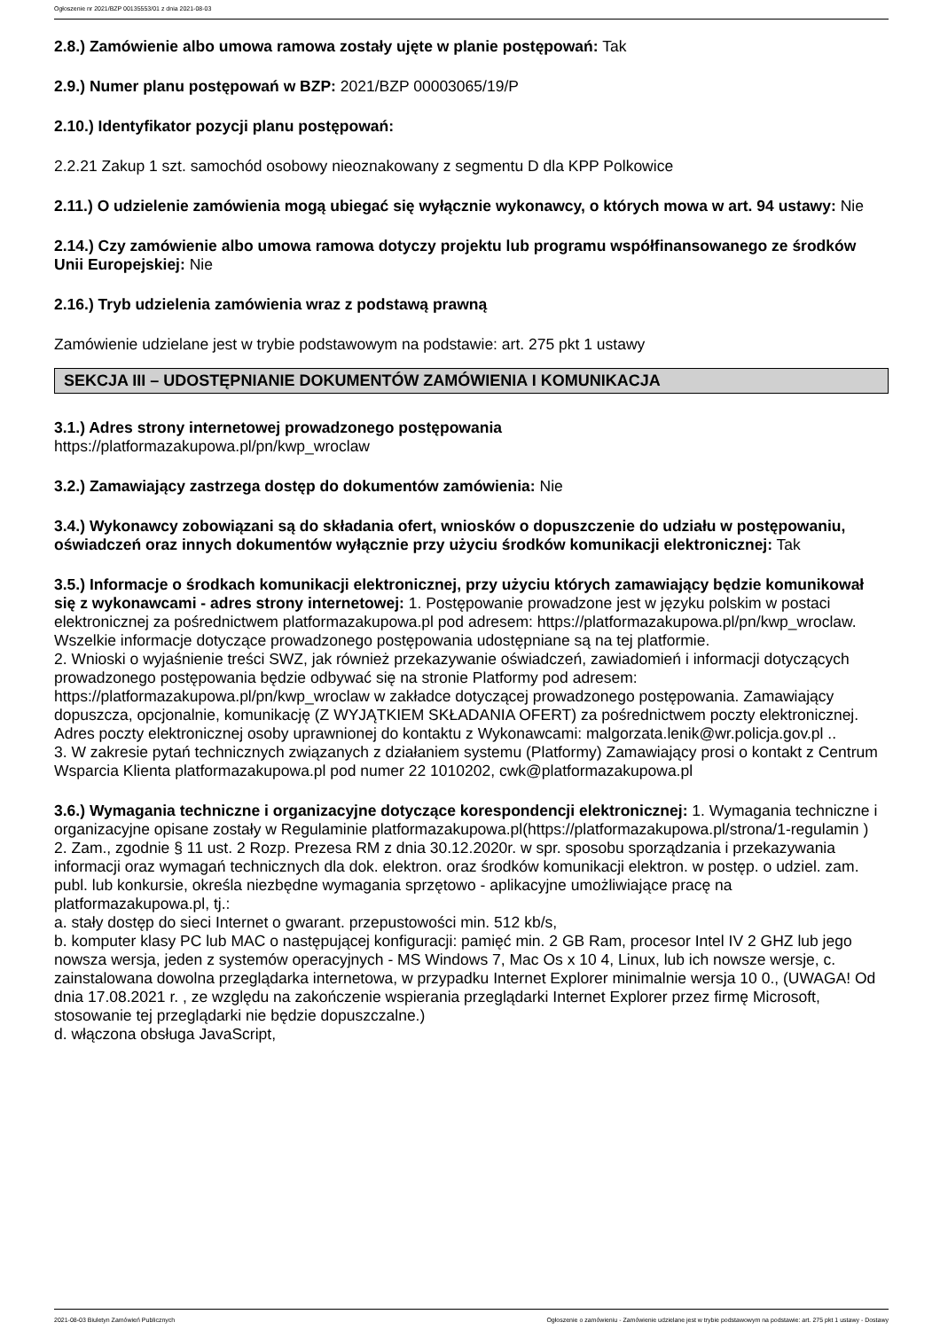Ogłoszenie nr 2021/BZP 00135553/01 z dnia 2021-08-03
2.8.) Zamówienie albo umowa ramowa zostały ujęte w planie postępowań: Tak
2.9.) Numer planu postępowań w BZP: 2021/BZP 00003065/19/P
2.10.) Identyfikator pozycji planu postępowań:
2.2.21 Zakup 1 szt. samochód osobowy nieoznakowany z segmentu D dla KPP Polkowice
2.11.) O udzielenie zamówienia mogą ubiegać się wyłącznie wykonawcy, o których mowa w art. 94 ustawy: Nie
2.14.) Czy zamówienie albo umowa ramowa dotyczy projektu lub programu współfinansowanego ze środków Unii Europejskiej: Nie
2.16.) Tryb udzielenia zamówienia wraz z podstawą prawną
Zamówienie udzielane jest w trybie podstawowym na podstawie: art. 275 pkt 1 ustawy
SEKCJA III – UDOSTĘPNIANIE DOKUMENTÓW ZAMÓWIENIA I KOMUNIKACJA
3.1.) Adres strony internetowej prowadzonego postępowania
https://platformazakupowa.pl/pn/kwp_wroclaw
3.2.) Zamawiający zastrzega dostęp do dokumentów zamówienia: Nie
3.4.) Wykonawcy zobowiązani są do składania ofert, wniosków o dopuszczenie do udziału w postępowaniu, oświadczeń oraz innych dokumentów wyłącznie przy użyciu środków komunikacji elektronicznej: Tak
3.5.) Informacje o środkach komunikacji elektronicznej, przy użyciu których zamawiający będzie komunikował się z wykonawcami - adres strony internetowej: 1. Postępowanie prowadzone jest w języku polskim w postaci elektronicznej za pośrednictwem platformazakupowa.pl pod adresem: https://platformazakupowa.pl/pn/kwp_wroclaw. Wszelkie informacje dotyczące prowadzonego postępowania udostępniane są na tej platformie.
2. Wnioski o wyjaśnienie treści SWZ, jak również przekazywanie oświadczeń, zawiadomień i informacji dotyczących prowadzonego postępowania będzie odbywać się na stronie Platformy pod adresem: https://platformazakupowa.pl/pn/kwp_wroclaw w zakładce dotyczącej prowadzonego postępowania. Zamawiający dopuszcza, opcjonalnie, komunikację (Z WYJĄTKIEM SKŁADANIA OFERT) za pośrednictwem poczty elektronicznej. Adres poczty elektronicznej osoby uprawnionej do kontaktu z Wykonawcami: malgorzata.lenik@wr.policja.gov.pl ..
3. W zakresie pytań technicznych związanych z działaniem systemu (Platformy) Zamawiający prosi o kontakt z Centrum Wsparcia Klienta platformazakupowa.pl pod numer 22 1010202, cwk@platformazakupowa.pl
3.6.) Wymagania techniczne i organizacyjne dotyczące korespondencji elektronicznej: 1. Wymagania techniczne i organizacyjne opisane zostały w Regulaminie platformazakupowa.pl(https://platformazakupowa.pl/strona/1-regulamin )
2. Zam., zgodnie § 11 ust. 2 Rozp. Prezesa RM z dnia 30.12.2020r. w spr. sposobu sporządzania i przekazywania informacji oraz wymagań technicznych dla dok. elektron. oraz środków komunikacji elektron. w postęp. o udziel. zam. publ. lub konkursie, określa niezbędne wymagania sprzętowo - aplikacyjne umożliwiające pracę na platformazakupowa.pl, tj.:
a. stały dostęp do sieci Internet o gwarant. przepustowości min. 512 kb/s,
b. komputer klasy PC lub MAC o następującej konfiguracji: pamięć min. 2 GB Ram, procesor Intel IV 2 GHZ lub jego nowsza wersja, jeden z systemów operacyjnych - MS Windows 7, Mac Os x 10 4, Linux, lub ich nowsze wersje, c. zainstalowana dowolna przeglądarka internetowa, w przypadku Internet Explorer minimalnie wersja 10 0., (UWAGA! Od dnia 17.08.2021 r. , ze względu na zakończenie wspierania przeglądarki Internet Explorer przez firmę Microsoft, stosowanie tej przeglądarki nie będzie dopuszczalne.)
d. włączona obsługa JavaScript,
2021-08-03 Biuletyn Zamówień Publicznych Ogłoszenie o zamówieniu - Zamówienie udzielane jest w trybie podstawowym na podstawie: art. 275 pkt 1 ustawy - Dostawy